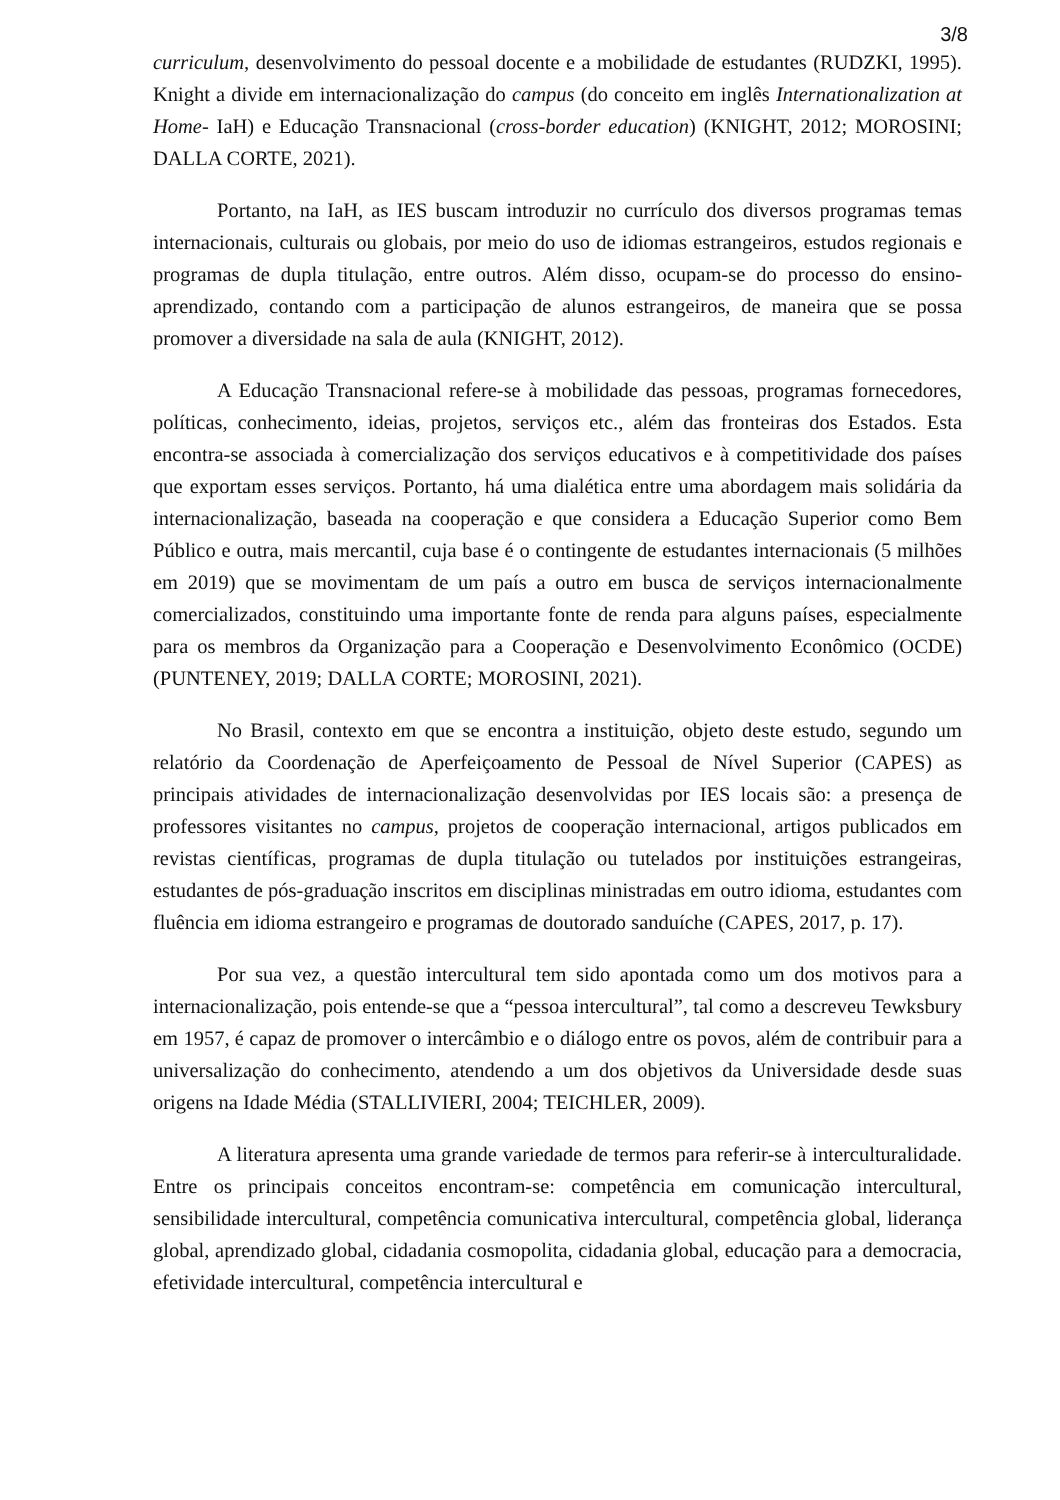3/8
curriculum, desenvolvimento do pessoal docente e a mobilidade de estudantes (RUDZKI, 1995). Knight a divide em internacionalização do campus (do conceito em inglês Internationalization at Home- IaH) e Educação Transnacional (cross-border education) (KNIGHT, 2012; MOROSINI; DALLA CORTE, 2021).
Portanto, na IaH, as IES buscam introduzir no currículo dos diversos programas temas internacionais, culturais ou globais, por meio do uso de idiomas estrangeiros, estudos regionais e programas de dupla titulação, entre outros. Além disso, ocupam-se do processo do ensino- aprendizado, contando com a participação de alunos estrangeiros, de maneira que se possa promover a diversidade na sala de aula (KNIGHT, 2012).
A Educação Transnacional refere-se à mobilidade das pessoas, programas fornecedores, políticas, conhecimento, ideias, projetos, serviços etc., além das fronteiras dos Estados. Esta encontra-se associada à comercialização dos serviços educativos e à competitividade dos países que exportam esses serviços. Portanto, há uma dialética entre uma abordagem mais solidária da internacionalização, baseada na cooperação e que considera a Educação Superior como Bem Público e outra, mais mercantil, cuja base é o contingente de estudantes internacionais (5 milhões em 2019) que se movimentam de um país a outro em busca de serviços internacionalmente comercializados, constituindo uma importante fonte de renda para alguns países, especialmente para os membros da Organização para a Cooperação e Desenvolvimento Econômico (OCDE) (PUNTENEY, 2019; DALLA CORTE; MOROSINI, 2021).
No Brasil, contexto em que se encontra a instituição, objeto deste estudo, segundo um relatório da Coordenação de Aperfeiçoamento de Pessoal de Nível Superior (CAPES) as principais atividades de internacionalização desenvolvidas por IES locais são: a presença de professores visitantes no campus, projetos de cooperação internacional, artigos publicados em revistas científicas, programas de dupla titulação ou tutelados por instituições estrangeiras, estudantes de pós-graduação inscritos em disciplinas ministradas em outro idioma, estudantes com fluência em idioma estrangeiro e programas de doutorado sanduíche (CAPES, 2017, p. 17).
Por sua vez, a questão intercultural tem sido apontada como um dos motivos para a internacionalização, pois entende-se que a “pessoa intercultural”, tal como a descreveu Tewksbury em 1957, é capaz de promover o intercâmbio e o diálogo entre os povos, além de contribuir para a universalização do conhecimento, atendendo a um dos objetivos da Universidade desde suas origens na Idade Média (STALLIVIERI, 2004; TEICHLER, 2009).
A literatura apresenta uma grande variedade de termos para referir-se à interculturalidade. Entre os principais conceitos encontram-se: competência em comunicação intercultural, sensibilidade intercultural, competência comunicativa intercultural, competência global, liderança global, aprendizado global, cidadania cosmopolita, cidadania global, educação para a democracia, efetividade intercultural, competência intercultural e